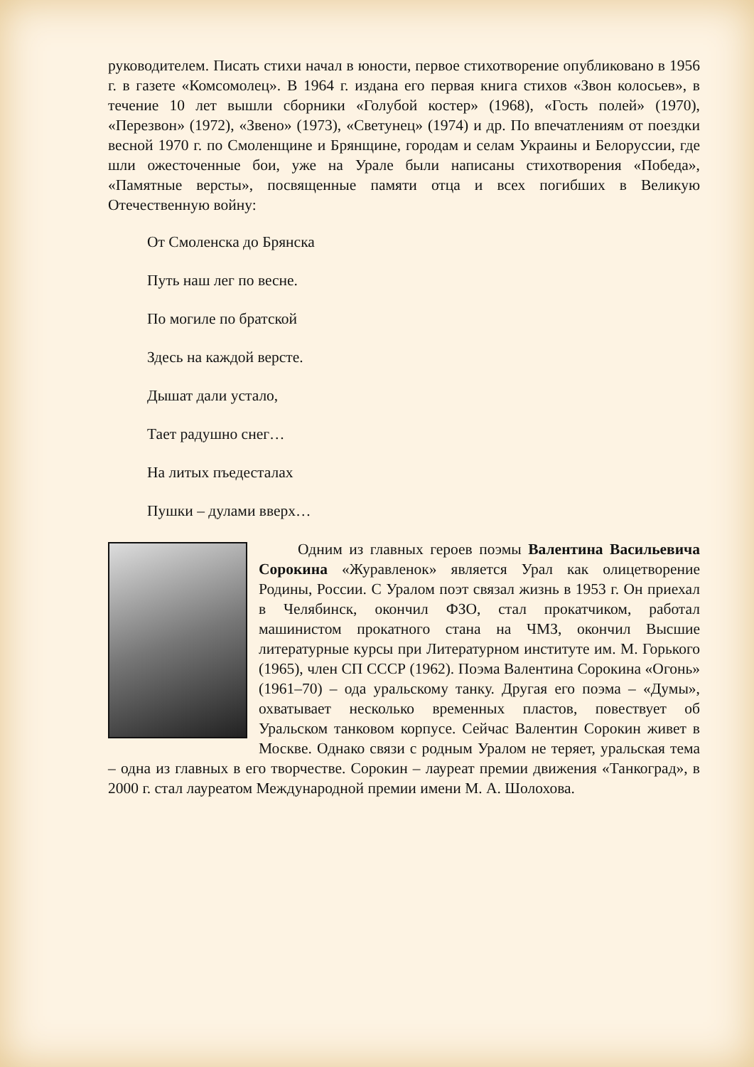руководителем. Писать стихи начал в юности, первое стихотворение опубликовано в 1956 г. в газете «Комсомолец». В 1964 г. издана его первая книга стихов «Звон колосьев», в течение 10 лет вышли сборники «Голубой костер» (1968), «Гость полей» (1970), «Перезвон» (1972), «Звено» (1973), «Светунец» (1974) и др. По впечатлениям от поездки весной 1970 г. по Смоленщине и Брянщине, городам и селам Украины и Белоруссии, где шли ожесточенные бои, уже на Урале были написаны стихотворения «Победа», «Памятные версты», посвященные памяти отца и всех погибших в Великую Отечественную войну:
От Смоленска до Брянска
Путь наш лег по весне.
По могиле по братской
Здесь на каждой версте.
Дышат дали устало,
Тает радушно снег…
На литых пъедесталах
Пушки – дулами вверх…
Одним из главных героев поэмы Валентина Васильевича Сорокина «Журавленок» является Урал как олицетворение Родины, России. С Уралом поэт связал жизнь в 1953 г. Он приехал в Челябинск, окончил ФЗО, стал прокатчиком, работал машинистом прокатного стана на ЧМЗ, окончил Высшие литературные курсы при Литературном институте им. М. Горького (1965), член СП СССР (1962). Поэма Валентина Сорокина «Огонь» (1961–70) – ода уральскому танку. Другая его поэма – «Думы», охватывает несколько временных пластов, повествует об Уральском танковом корпусе. Сейчас Валентин Сорокин живет в Москве. Однако связи с родным Уралом не теряет, уральская тема – одна из главных в его творчестве. Сорокин – лауреат премии движения «Танкоград», в 2000 г. стал лауреатом Международной премии имени М. А. Шолохова.